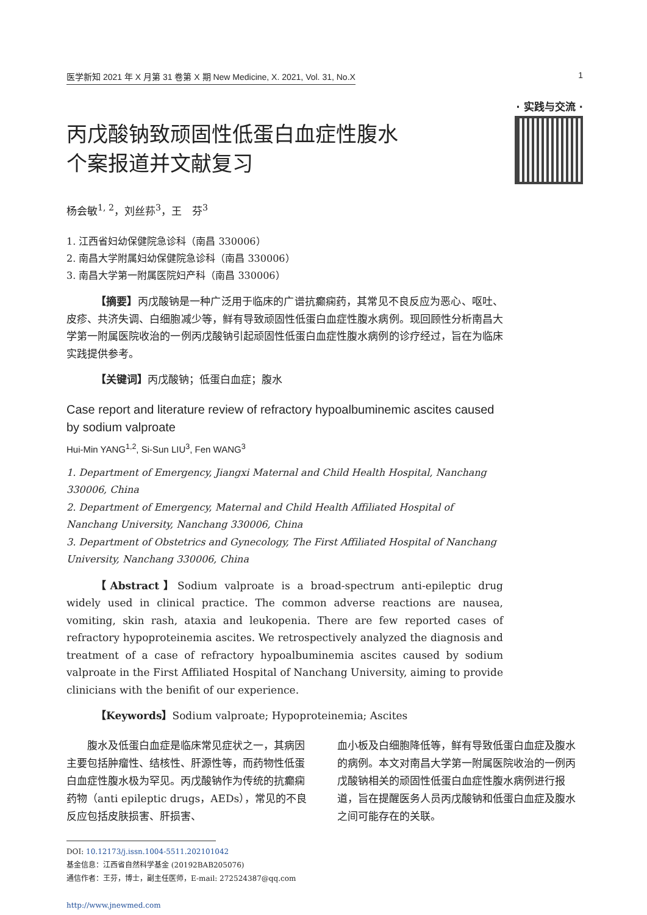医学新知 2021 年 X 月第 31 卷第 X 期 New Medicine, X. 2021, Vol. 31, No.X 1
· 实践与交流 ·
丙戊酸钠致顽固性低蛋白血症性腹水
个案报道并文献复习
杨会敏<sup>1, 2</sup>，刘丝荪<sup>3</sup>，王　芬<sup>3</sup>
1. 江西省妇幼保健院急诊科（南昌 330006）
2. 南昌大学附属妇幼保健院急诊科（南昌 330006）
3. 南昌大学第一附属医院妇产科（南昌 330006）
【摘要】丙戊酸钠是一种广泛用于临床的广谱抗癫痫药，其常见不良反应为恶心、呕吐、皮疹、共济失调、白细胞减少等，鲜有导致顽固性低蛋白血症性腹水病例。现回顾性分析南昌大学第一附属医院收治的一例丙戊酸钠引起顽固性低蛋白血症性腹水病例的诊疗经过，旨在为临床实践提供参考。
【关键词】丙戊酸钠；低蛋白血症；腹水
Case report and literature review of refractory hypoalbuminemic ascites caused by sodium valproate
Hui-Min YANG<sup>1,2</sup>, Si-Sun LIU<sup>3</sup>, Fen WANG<sup>3</sup>
1. Department of Emergency, Jiangxi Maternal and Child Health Hospital, Nanchang 330006, China
2. Department of Emergency, Maternal and Child Health Affiliated Hospital of Nanchang University, Nanchang 330006, China
3. Department of Obstetrics and Gynecology, The First Affiliated Hospital of Nanchang University, Nanchang 330006, China
【Abstract】Sodium valproate is a broad-spectrum anti-epileptic drug widely used in clinical practice. The common adverse reactions are nausea, vomiting, skin rash, ataxia and leukopenia. There are few reported cases of refractory hypoproteinemia ascites. We retrospectively analyzed the diagnosis and treatment of a case of refractory hypoalbuminemia ascites caused by sodium valproate in the First Affiliated Hospital of Nanchang University, aiming to provide clinicians with the benifit of our experience.
【Keywords】Sodium valproate; Hypoproteinemia; Ascites
　　腹水及低蛋白血症是临床常见症状之一，其病因主要包括肿瘤性、结核性、肝源性等，而药物性低蛋白血症性腹水极为罕见。丙戊酸钠作为传统的抗癫痫药物（anti epileptic drugs，AEDs），常见的不良反应包括皮肤损害、肝损害、
血小板及白细胞降低等，鲜有导致低蛋白血症及腹水的病例。本文对南昌大学第一附属医院收治的一例丙戊酸钠相关的顽固性低蛋白血症性腹水病例进行报道，旨在提醒医务人员丙戊酸钠和低蛋白血症及腹水之间可能存在的关联。
DOI: 10.12173/j.issn.1004-5511.202101042
基金信息：江西省自然科学基金 (20192BAB205076)
通信作者：王芬，博士，副主任医师，E-mail: 272524387@qq.com
http://www.jnewmed.com